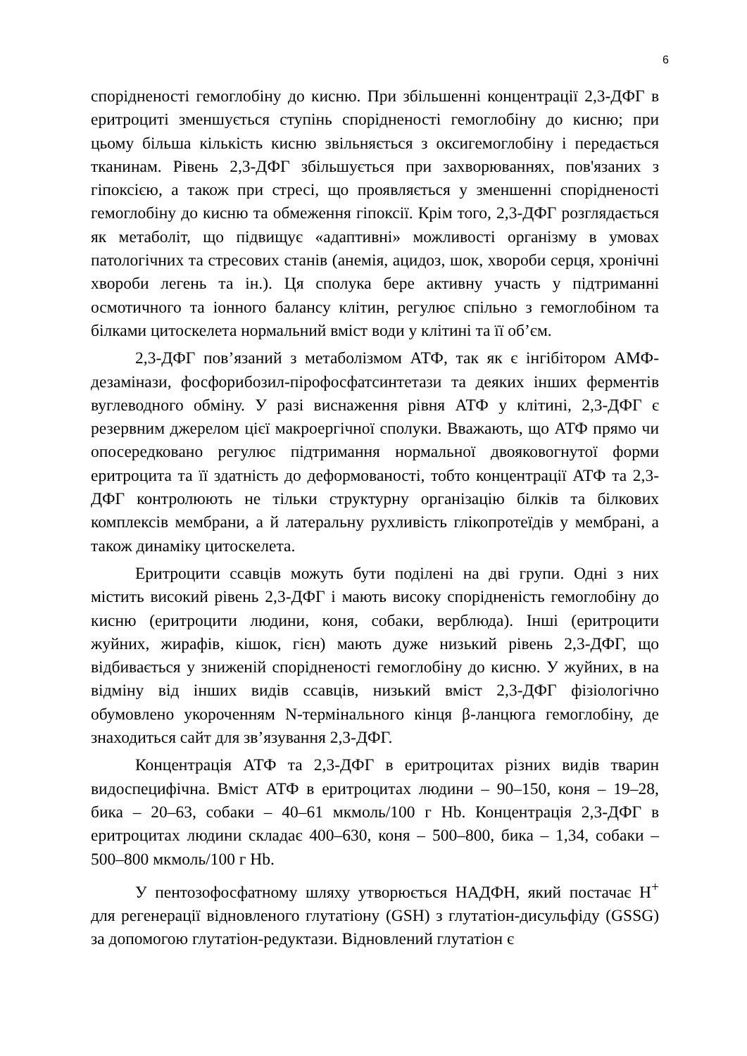6
спорідненості гемоглобіну до кисню. При збільшенні концентрації 2,3-ДФГ в еритроциті зменшується ступінь спорідненості гемоглобіну до кисню; при цьому більша кількість кисню звільняється з оксигемоглобіну і передається тканинам. Рівень 2,3-ДФГ збільшується при захворюваннях, пов'язаних з гіпоксією, а також при стресі, що проявляється у зменшенні спорідненості гемоглобіну до кисню та обмеження гіпоксії. Крім того, 2,3-ДФГ розглядається як метаболіт, що підвищує «адаптивні» можливості організму в умовах патологічних та стресових станів (анемія, ацидоз, шок, хвороби серця, хронічні хвороби легень та ін.). Ця сполука бере активну участь у підтриманні осмотичного та іонного балансу клітин, регулює спільно з гемоглобіном та білками цитоскелета нормальний вміст води у клітині та її об’єм.
2,3-ДФГ пов’язаний з метаболізмом АТФ, так як є інгібітором АМФ-дезамінази, фосфорибозил-пірофосфатсинтетази та деяких інших ферментів вуглеводного обміну. У разі виснаження рівня АТФ у клітині, 2,3-ДФГ є резервним джерелом цієї макроергічної сполуки. Вважають, що АТФ прямо чи опосередковано регулює підтримання нормальної двояковогнутої форми еритроцита та її здатність до деформованості, тобто концентрації АТФ та 2,3-ДФГ контролюють не тільки структурну організацію білків та білкових комплексів мембрани, а й латеральну рухливість глікопротеїдів у мембрані, а також динаміку цитоскелета.
Еритроцити ссавців можуть бути поділені на дві групи. Одні з них містить високий рівень 2,3-ДФГ і мають високу спорідненість гемоглобіну до кисню (еритроцити людини, коня, собаки, верблюда). Інші (еритроцити жуйних, жирафів, кішок, гієн) мають дуже низький рівень 2,3-ДФГ, що відбивається у зниженій спорідненості гемоглобіну до кисню. У жуйних, в на відміну від інших видів ссавців, низький вміст 2,3-ДФГ фізіологічно обумовлено укороченням N-термінального кінця β-ланцюга гемоглобіну, де знаходиться сайт для зв’язування 2,3-ДФГ.
Концентрація АТФ та 2,3-ДФГ в еритроцитах різних видів тварин видоспецифічна. Вміст АТФ в еритроцитах людини – 90–150, коня – 19–28, бика – 20–63, собаки – 40–61 мкмоль/100 г Hb. Концентрація 2,3-ДФГ в еритроцитах людини складає 400–630, коня – 500–800, бика – 1,34, собаки – 500–800 мкмоль/100 г Hb.
У пентозофосфатному шляху утворюється НАДФН, який постачає H<sup>+</sup> для регенерації відновленого глутатіону (GSH) з глутатіон-дисульфіду (GSSG) за допомогою глутатіон-редуктази. Відновлений глутатіон є